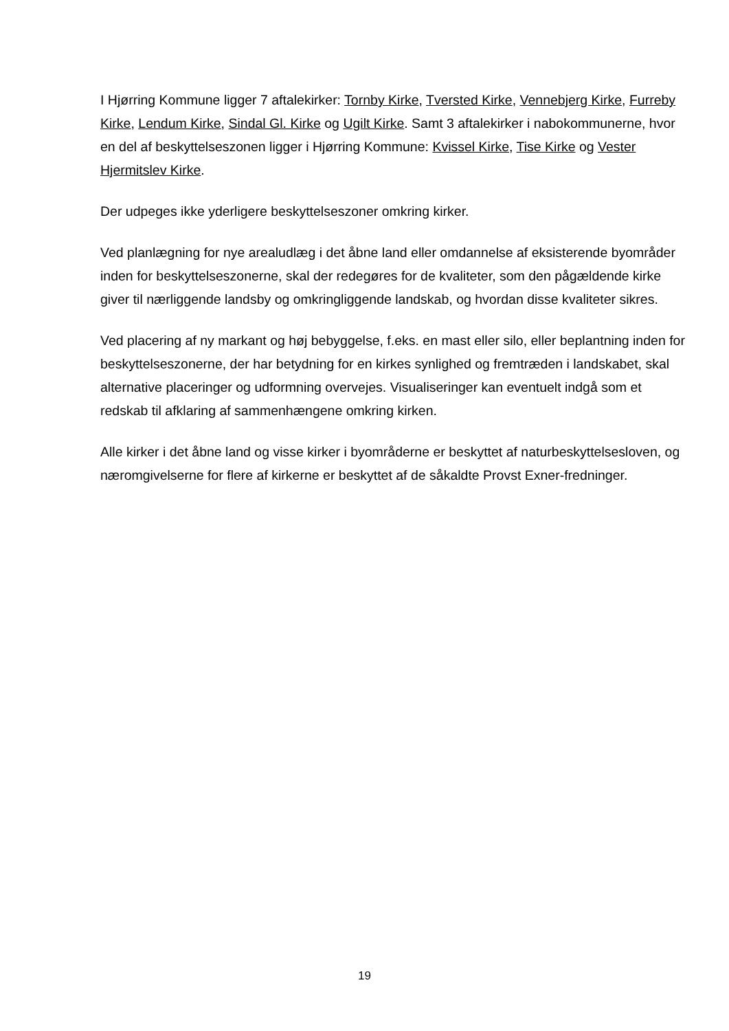I Hjørring Kommune ligger 7 aftalekirker: Tornby Kirke, Tversted Kirke, Vennebjerg Kirke, Furreby Kirke, Lendum Kirke, Sindal Gl. Kirke og Ugilt Kirke. Samt 3 aftalekirker i nabokommunerne, hvor en del af beskyttelseszonen ligger i Hjørring Kommune: Kvissel Kirke, Tise Kirke og Vester Hjermitslev Kirke.
Der udpeges ikke yderligere beskyttelseszoner omkring kirker.
Ved planlægning for nye arealudlæg i det åbne land eller omdannelse af eksisterende byområder inden for beskyttelseszonerne, skal der redegøres for de kvaliteter, som den pågældende kirke giver til nærliggende landsby og omkringliggende landskab, og hvordan disse kvaliteter sikres.
Ved placering af ny markant og høj bebyggelse, f.eks. en mast eller silo, eller beplantning inden for beskyttelseszonerne, der har betydning for en kirkes synlighed og fremtræden i landskabet, skal alternative placeringer og udformning overvejes. Visualiseringer kan eventuelt indgå som et redskab til afklaring af sammenhængene omkring kirken.
Alle kirker i det åbne land og visse kirker i byområderne er beskyttet af naturbeskyttelsesloven, og næromgivelserne for flere af kirkerne er beskyttet af de såkaldte Provst Exner-fredninger.
19